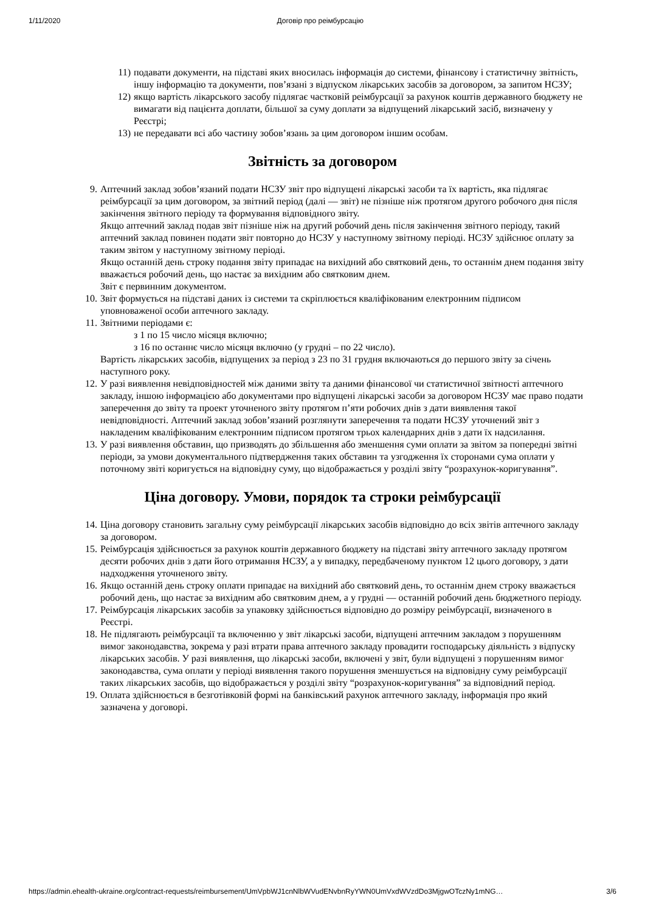1/11/2020 Договір про реімбурсацію
11) подавати документи, на підставі яких вносилась інформація до системи, фінансову і статистичну звітність, іншу інформацію та документи, пов’язані з відпуском лікарських засобів за договором, за запитом НСЗУ;
12) якщо вартість лікарського засобу підлягає частковій реімбурсації за рахунок коштів державного бюджету не вимагати від пацієнта доплати, більшої за суму доплати за відпущений лікарський засіб, визначену у Реєстрі;
13) не передавати всі або частину зобов’язань за цим договором іншим особам.
Звітність за договором
9. Аптечний заклад зобов’язаний подати НСЗУ звіт про відпущені лікарські засоби та їх вартість, яка підлягає реімбурсації за цим договором, за звітний період (далі — звіт) не пізніше ніж протягом другого робочого дня після закінчення звітного періоду та формування відповідного звіту.
Якщо аптечний заклад подав звіт пізніше ніж на другий робочий день після закінчення звітного періоду, такий аптечний заклад повинен подати звіт повторно до НСЗУ у наступному звітному періоді. НСЗУ здійснює оплату за таким звітом у наступному звітному періоді.
Якщо останній день строку подання звіту припадає на вихідний або святковий день, то останнім днем подання звіту вважається робочий день, що настає за вихідним або святковим днем.
Звіт є первинним документом.
10. Звіт формується на підставі даних із системи та скріплюється кваліфікованим електронним підписом уповноваженої особи аптечного закладу.
11. Звітними періодами є:
з 1 по 15 число місяця включно;
з 16 по останнє число місяця включно (у грудні – по 22 число).
Вартість лікарських засобів, відпущених за період з 23 по 31 грудня включаються до першого звіту за січень наступного року.
12. У разі виявлення невідповідностей між даними звіту та даними фінансової чи статистичної звітності аптечного закладу, іншою інформацією або документами про відпущені лікарські засоби за договором НСЗУ має право подати заперечення до звіту та проект уточненого звіту протягом п’яти робочих днів з дати виявлення такої невідповідності. Аптечний заклад зобов’язаний розглянути заперечення та подати НСЗУ уточнений звіт з накладеним кваліфікованим електронним підписом протягом трьох календарних днів з дати їх надсилання.
13. У разі виявлення обставин, що призводять до збільшення або зменшення суми оплати за звітом за попередні звітні періоди, за умови документального підтвердження таких обставин та узгодження їх сторонами сума оплати у поточному звіті коригується на відповідну суму, що відображається у розділі звіту “розрахунок-коригування”.
Ціна договору. Умови, порядок та строки реімбурсації
14. Ціна договору становить загальну суму реімбурсації лікарських засобів відповідно до всіх звітів аптечного закладу за договором.
15. Реімбурсація здійснюється за рахунок коштів державного бюджету на підставі звіту аптечного закладу протягом десяти робочих днів з дати його отримання НСЗУ, а у випадку, передбаченому пунктом 12 цього договору, з дати надходження уточненого звіту.
16. Якщо останній день строку оплати припадає на вихідний або святковий день, то останнім днем строку вважається робочий день, що настає за вихідним або святковим днем, а у грудні — останній робочий день бюджетного періоду.
17. Реімбурсація лікарських засобів за упаковку здійснюється відповідно до розміру реімбурсації, визначеного в Реєстрі.
18. Не підлягають реімбурсації та включенню у звіт лікарські засоби, відпущені аптечним закладом з порушенням вимог законодавства, зокрема у разі втрати права аптечного закладу провадити господарську діяльність з відпуску лікарських засобів. У разі виявлення, що лікарські засоби, включені у звіт, були відпущені з порушенням вимог законодавства, сума оплати у періоді виявлення такого порушення зменшується на відповідну суму реімбурсації таких лікарських засобів, що відображається у розділі звіту “розрахунок-коригування” за відповідний період.
19. Оплата здійснюється в безготівковій формі на банківський рахунок аптечного закладу, інформація про який зазначена у договорі.
https://admin.ehealth-ukraine.org/contract-requests/reimbursement/UmVpbWJ1cnNlbWVudENvbnRyYWN0UmVxdWVzdDo3MjgwOTczNy1mNG… 3/6